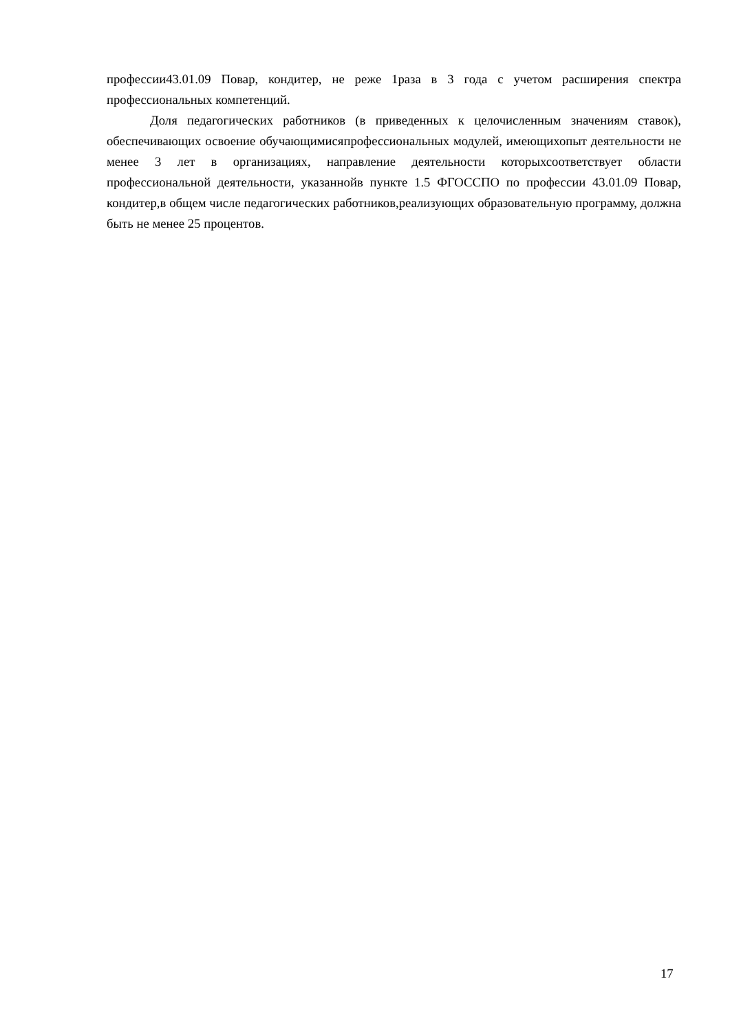профессии43.01.09 Повар, кондитер, не реже 1раза в 3 года с учетом расширения спектра профессиональных компетенций.
Доля педагогических работников (в приведенных к целочисленным значениям ставок), обеспечивающих освоение обучающимисяпрофессиональных модулей, имеющихопыт деятельности не менее 3 лет в организациях, направление деятельности которыхсоответствует области профессиональной деятельности, указаннойв пункте 1.5 ФГОССПО по профессии 43.01.09 Повар, кондитер,в общем числе педагогических работников,реализующих образовательную программу, должна быть не менее 25 процентов.
17